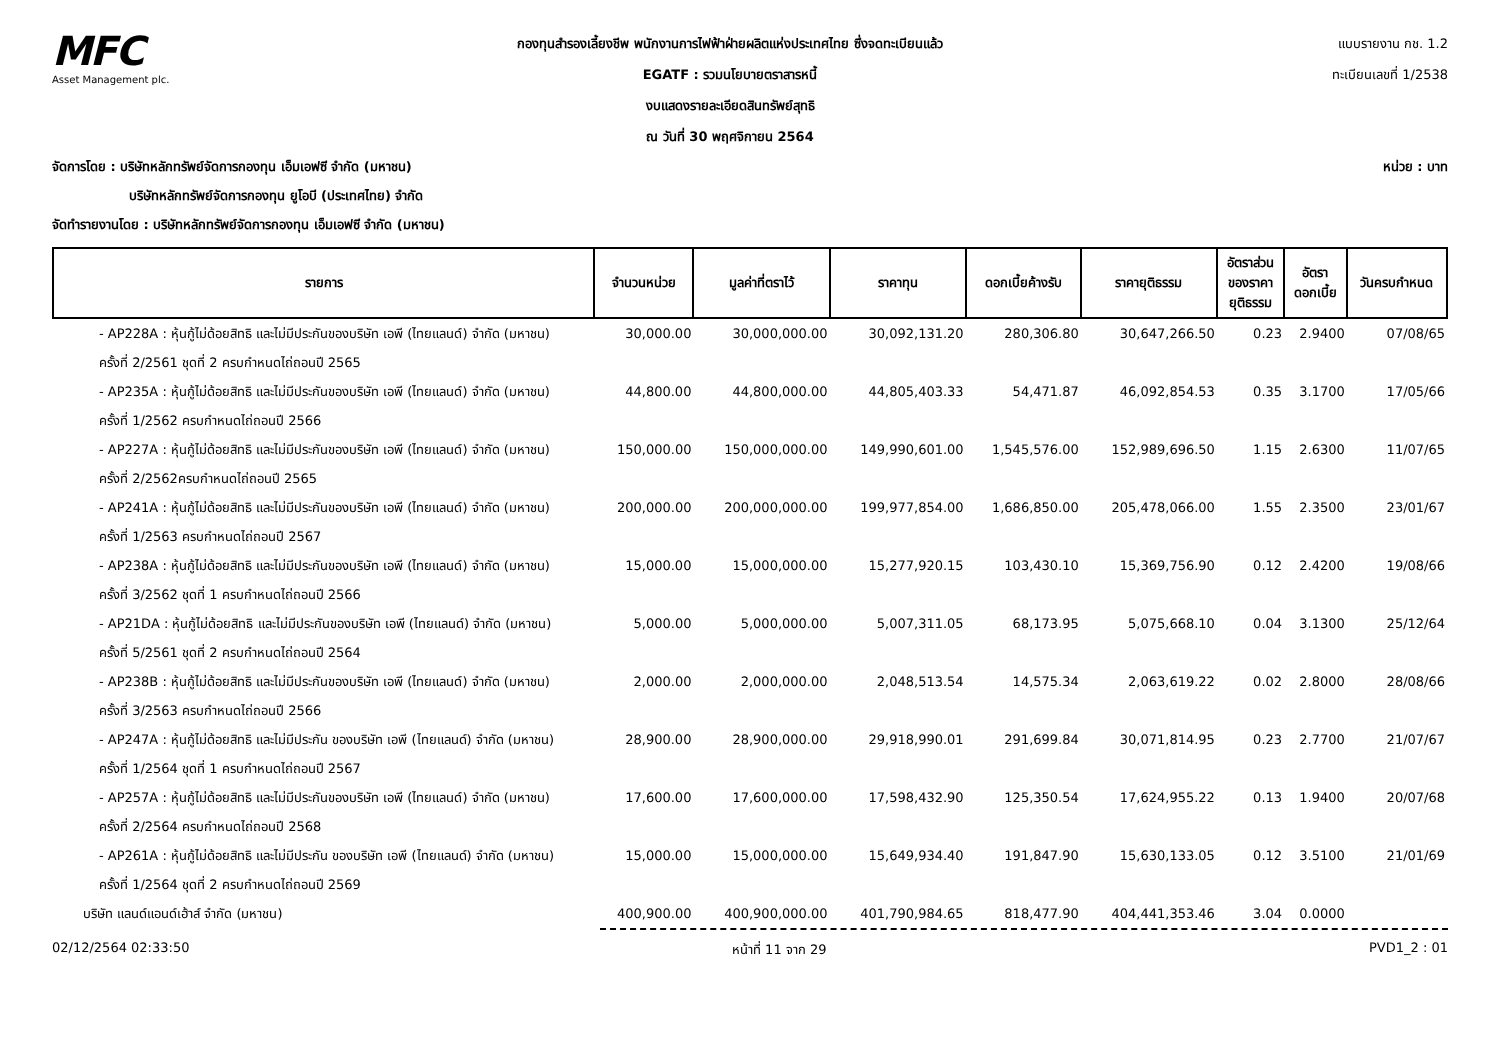MFC
Asset Management plc.
กองทุนสำรองเลี้ยงชีพ พนักงานการไฟฟ้าฝ่ายผลิตแห่งประเทศไทย ซึ่งจดทะเบียนแล้ว
EGATF : รวมนโยบายตราสารหนี้
งบแสดงรายละเอียดสินทรัพย์สุทธิ
ณ วันที่ 30 พฤศจิกายน 2564
แบบรายงาน กช. 1.2
ทะเบียนเลขที่ 1/2538
จัดการโดย : บริษัทหลักทรัพย์จัดการกองทุน เอ็มเอฟซี จำกัด (มหาชน) หน่วย : บาท
บริษัทหลักทรัพย์จัดการกองทุน ยูโอบี (ประเทศไทย) จำกัด
จัดทำรายงานโดย : บริษัทหลักทรัพย์จัดการกองทุน เอ็มเอฟซี จำกัด (มหาชน)
| รายการ | จำนวนหน่วย | มูลค่าที่ตราไว้ | ราคาทุน | ดอกเบี้ยค้างรับ | ราคายุติธรรม | อัตราส่วน ของราคา ยุติธรรม | อัตรา ดอกเบี้ย | วันครบกำหนด |
| --- | --- | --- | --- | --- | --- | --- | --- | --- |
| - AP228A : หุ้นกู้ไม่ด้อยสิทธิ และไม่มีประกันของบริษัท เอพี (ไทยแลนด์) จำกัด (มหาชน) | 30,000.00 | 30,000,000.00 | 30,092,131.20 | 280,306.80 | 30,647,266.50 | 0.23 | 2.9400 | 07/08/65 |
| ครั้งที่ 2/2561 ชุดที่ 2 ครบกำหนดไถ่ถอนปี 2565 | | | | | | | | |
| - AP235A : หุ้นกู้ไม่ด้อยสิทธิ และไม่มีประกันของบริษัท เอพี (ไทยแลนด์) จำกัด (มหาชน) | 44,800.00 | 44,800,000.00 | 44,805,403.33 | 54,471.87 | 46,092,854.53 | 0.35 | 3.1700 | 17/05/66 |
| ครั้งที่ 1/2562 ครบกำหนดไถ่ถอนปี 2566 | | | | | | | | |
| - AP227A : หุ้นกู้ไม่ด้อยสิทธิ และไม่มีประกันของบริษัท เอพี (ไทยแลนด์) จำกัด (มหาชน) | 150,000.00 | 150,000,000.00 | 149,990,601.00 | 1,545,576.00 | 152,989,696.50 | 1.15 | 2.6300 | 11/07/65 |
| ครั้งที่ 2/2562ครบกำหนดไถ่ถอนปี 2565 | | | | | | | | |
| - AP241A : หุ้นกู้ไม่ด้อยสิทธิ และไม่มีประกันของบริษัท เอพี (ไทยแลนด์) จำกัด (มหาชน) | 200,000.00 | 200,000,000.00 | 199,977,854.00 | 1,686,850.00 | 205,478,066.00 | 1.55 | 2.3500 | 23/01/67 |
| ครั้งที่ 1/2563 ครบกำหนดไถ่ถอนปี 2567 | | | | | | | | |
| - AP238A : หุ้นกู้ไม่ด้อยสิทธิ และไม่มีประกันของบริษัท เอพี (ไทยแลนด์) จำกัด (มหาชน) | 15,000.00 | 15,000,000.00 | 15,277,920.15 | 103,430.10 | 15,369,756.90 | 0.12 | 2.4200 | 19/08/66 |
| ครั้งที่ 3/2562 ชุดที่ 1 ครบกำหนดไถ่ถอนปี 2566 | | | | | | | | |
| - AP21DA : หุ้นกู้ไม่ด้อยสิทธิ และไม่มีประกันของบริษัท เอพี (ไทยแลนด์) จำกัด (มหาชน) | 5,000.00 | 5,000,000.00 | 5,007,311.05 | 68,173.95 | 5,075,668.10 | 0.04 | 3.1300 | 25/12/64 |
| ครั้งที่ 5/2561 ชุดที่ 2 ครบกำหนดไถ่ถอนปี 2564 | | | | | | | | |
| - AP238B : หุ้นกู้ไม่ด้อยสิทธิ และไม่มีประกันของบริษัท เอพี (ไทยแลนด์) จำกัด (มหาชน) | 2,000.00 | 2,000,000.00 | 2,048,513.54 | 14,575.34 | 2,063,619.22 | 0.02 | 2.8000 | 28/08/66 |
| ครั้งที่ 3/2563 ครบกำหนดไถ่ถอนปี 2566 | | | | | | | | |
| - AP247A : หุ้นกู้ไม่ด้อยสิทธิ และไม่มีประกัน ของบริษัท เอพี (ไทยแลนด์) จำกัด (มหาชน) | 28,900.00 | 28,900,000.00 | 29,918,990.01 | 291,699.84 | 30,071,814.95 | 0.23 | 2.7700 | 21/07/67 |
| ครั้งที่ 1/2564 ชุดที่ 1 ครบกำหนดไถ่ถอนปี 2567 | | | | | | | | |
| - AP257A : หุ้นกู้ไม่ด้อยสิทธิ และไม่มีประกันของบริษัท เอพี (ไทยแลนด์) จำกัด (มหาชน) | 17,600.00 | 17,600,000.00 | 17,598,432.90 | 125,350.54 | 17,624,955.22 | 0.13 | 1.9400 | 20/07/68 |
| ครั้งที่ 2/2564 ครบกำหนดไถ่ถอนปี 2568 | | | | | | | | |
| - AP261A : หุ้นกู้ไม่ด้อยสิทธิ และไม่มีประกัน ของบริษัท เอพี (ไทยแลนด์) จำกัด (มหาชน) | 15,000.00 | 15,000,000.00 | 15,649,934.40 | 191,847.90 | 15,630,133.05 | 0.12 | 3.5100 | 21/01/69 |
| ครั้งที่ 1/2564 ชุดที่ 2 ครบกำหนดไถ่ถอนปี 2569 | | | | | | | | |
| บริษัท แลนด์แอนด์เฮ้าส์ จำกัด (มหาชน) | 400,900.00 | 400,900,000.00 | 401,790,984.65 | 818,477.90 | 404,441,353.46 | 3.04 | 0.0000 | |
02/12/2564 02:33:50 หน้าที่ 11 จาก 29 PVD1_2 : 01